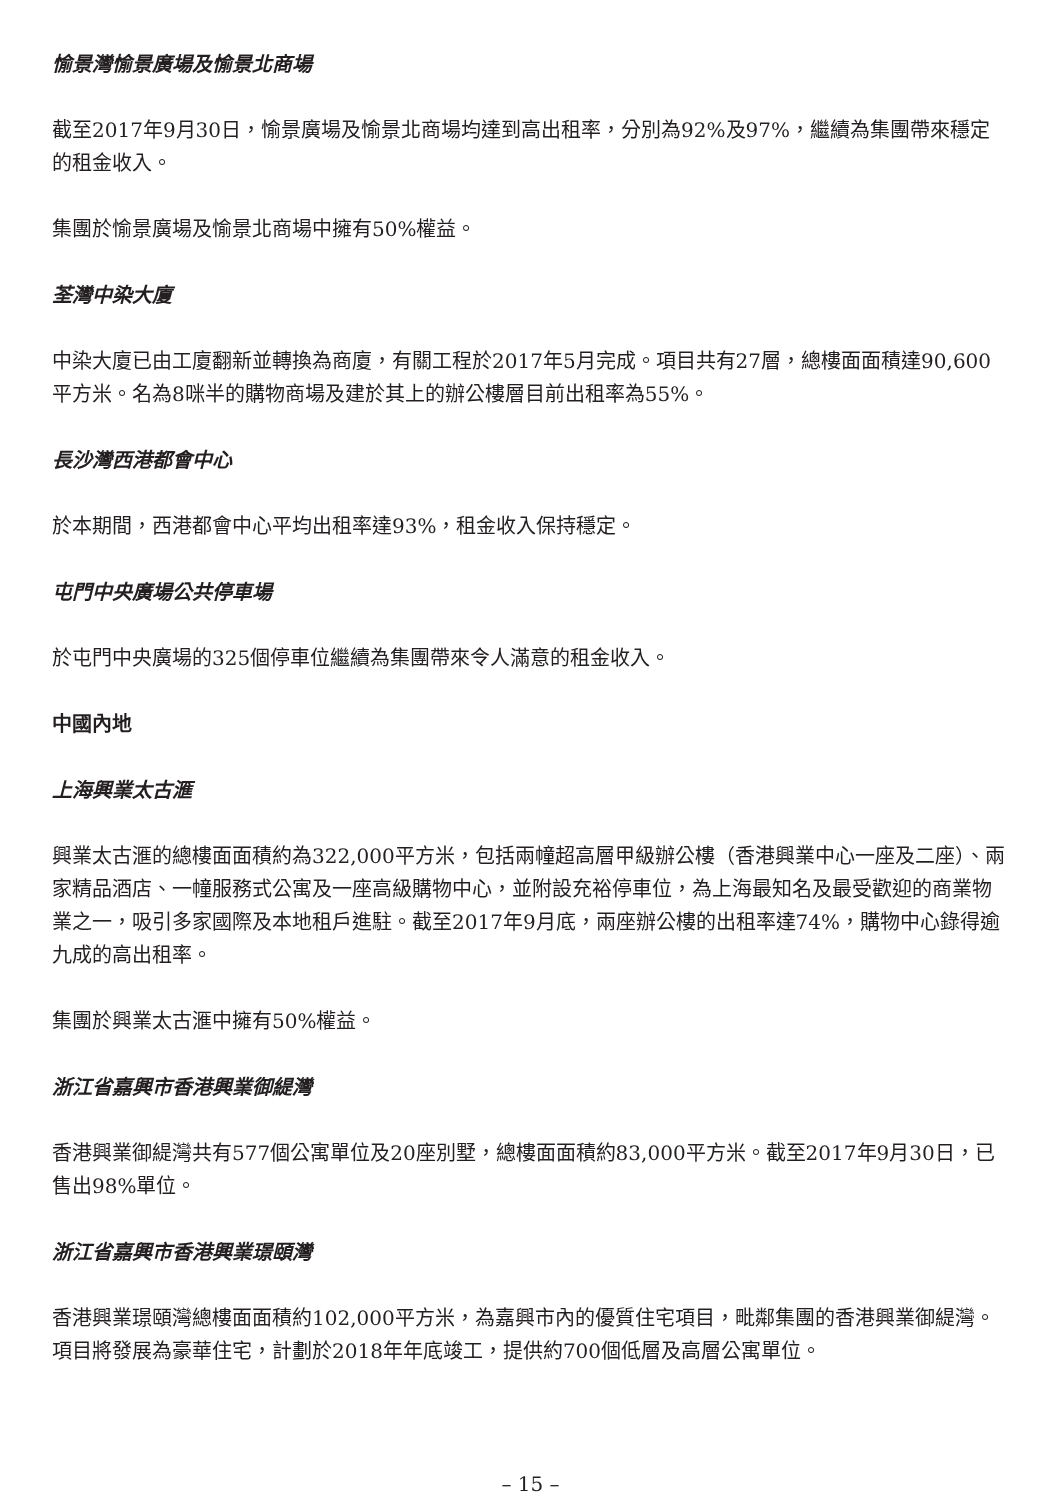愉景灣愉景廣場及愉景北商場
截至2017年9月30日，愉景廣場及愉景北商場均達到高出租率，分別為92%及97%，繼續為集團帶來穩定的租金收入。
集團於愉景廣場及愉景北商場中擁有50%權益。
荃灣中染大廈
中染大廈已由工廈翻新並轉換為商廈，有關工程於2017年5月完成。項目共有27層，總樓面面積達90,600平方米。名為8咪半的購物商場及建於其上的辦公樓層目前出租率為55%。
長沙灣西港都會中心
於本期間，西港都會中心平均出租率達93%，租金收入保持穩定。
屯門中央廣場公共停車場
於屯門中央廣場的325個停車位繼續為集團帶來令人滿意的租金收入。
中國內地
上海興業太古滙
興業太古滙的總樓面面積約為322,000平方米，包括兩幢超高層甲級辦公樓（香港興業中心一座及二座）、兩家精品酒店、一幢服務式公寓及一座高級購物中心，並附設充裕停車位，為上海最知名及最受歡迎的商業物業之一，吸引多家國際及本地租戶進駐。截至2017年9月底，兩座辦公樓的出租率達74%，購物中心錄得逾九成的高出租率。
集團於興業太古滙中擁有50%權益。
浙江省嘉興市香港興業御緹灣
香港興業御緹灣共有577個公寓單位及20座別墅，總樓面面積約83,000平方米。截至2017年9月30日，已售出98%單位。
浙江省嘉興市香港興業璟頤灣
香港興業璟頤灣總樓面面積約102,000平方米，為嘉興市內的優質住宅項目，毗鄰集團的香港興業御緹灣。項目將發展為豪華住宅，計劃於2018年年底竣工，提供約700個低層及高層公寓單位。
– 15 –